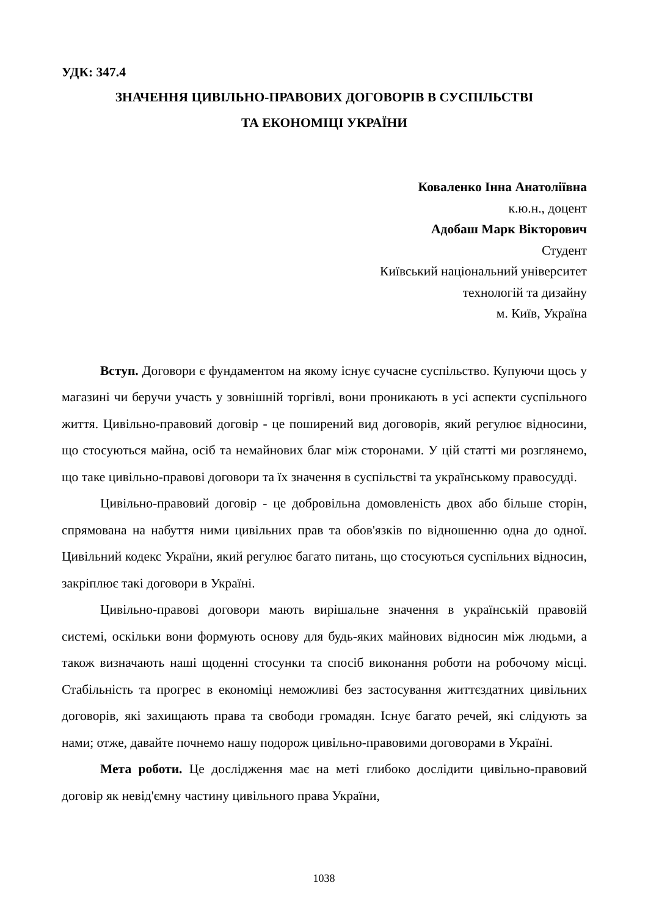УДК: 347.4
ЗНАЧЕННЯ ЦИВІЛЬНО-ПРАВОВИХ ДОГОВОРІВ В СУСПІЛЬСТВІ
ТА ЕКОНОМІЦІ УКРАЇНИ
Коваленко Інна Анатоліївна
к.ю.н., доцент
Адобаш Марк Вікторович
Студент
Київський національний університет
технологій та дизайну
м. Київ, Україна
Вступ. Договори є фундаментом на якому існує сучасне суспільство. Купуючи щось у магазині чи беручи участь у зовнішній торгівлі, вони проникають в усі аспекти суспільного життя. Цивільно-правовий договір - це поширений вид договорів, який регулює відносини, що стосуються майна, осіб та немайнових благ між сторонами. У цій статті ми розглянемо, що таке цивільно-правові договори та їх значення в суспільстві та українському правосудді.
Цивільно-правовий договір - це добровільна домовленість двох або більше сторін, спрямована на набуття ними цивільних прав та обов'язків по відношенню одна до одної. Цивільний кодекс України, який регулює багато питань, що стосуються суспільних відносин, закріплює такі договори в Україні.
Цивільно-правові договори мають вирішальне значення в українській правовій системі, оскільки вони формують основу для будь-яких майнових відносин між людьми, а також визначають наші щоденні стосунки та спосіб виконання роботи на робочому місці. Стабільність та прогрес в економіці неможливі без застосування життєздатних цивільних договорів, які захищають права та свободи громадян. Існує багато речей, які слідують за нами; отже, давайте почнемо нашу подорож цивільно-правовими договорами в Україні.
Мета роботи. Це дослідження має на меті глибоко дослідити цивільно-правовий договір як невід'ємну частину цивільного права України,
1038